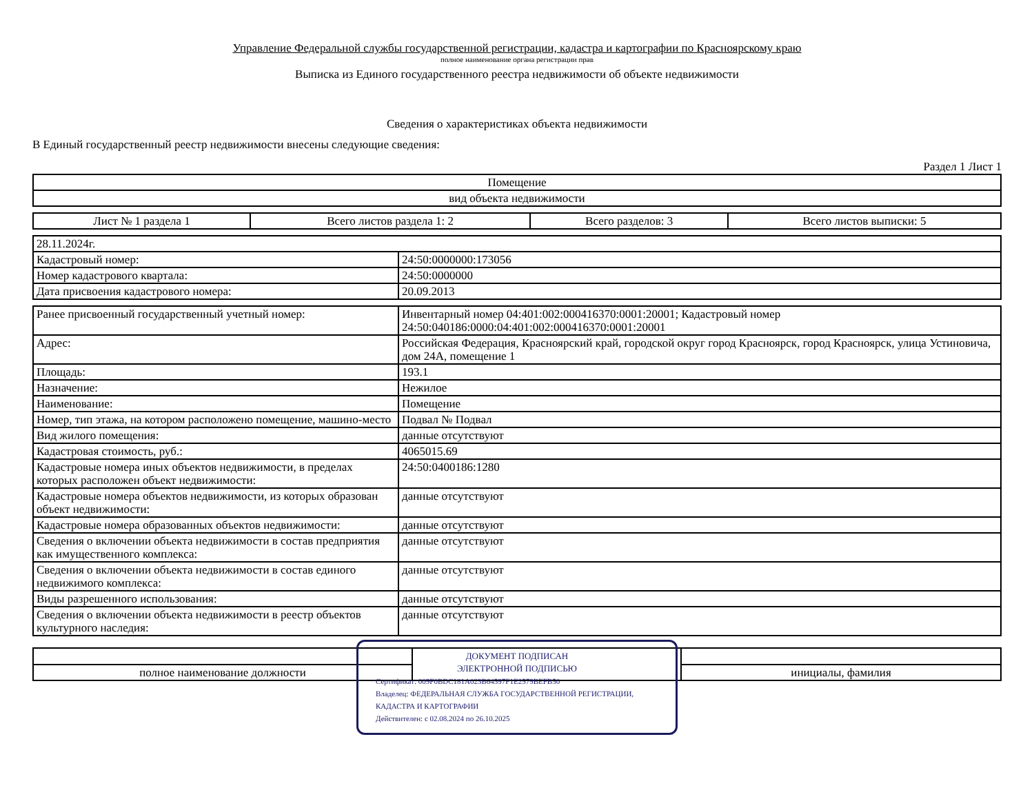Управление Федеральной службы государственной регистрации, кадастра и картографии по Красноярскому краю
полное наименование органа регистрации прав
Выписка из Единого государственного реестра недвижимости об объекте недвижимости
Сведения о характеристиках объекта недвижимости
В Единый государственный реестр недвижимости внесены следующие сведения:
Раздел 1 Лист 1
| Помещение |
| вид объекта недвижимости |
| Лист № 1 раздела 1 | Всего листов раздела 1: 2 | Всего разделов: 3 | Всего листов выписки: 5 |
| 28.11.2024г. | |
| Кадастровый номер: | 24:50:0000000:173056 |
| Номер кадастрового квартала: | 24:50:0000000 |
| Дата присвоения кадастрового номера: | 20.09.2013 |
| Ранее присвоенный государственный учетный номер: | Инвентарный номер 04:401:002:000416370:0001:20001; Кадастровый номер 24:50:040186:0000:04:401:002:000416370:0001:20001 |
| Адрес: | Российская Федерация, Красноярский край, городской округ город Красноярск, город Красноярск, улица Устиновича, дом 24А, помещение 1 |
| Площадь: | 193.1 |
| Назначение: | Нежилое |
| Наименование: | Помещение |
| Номер, тип этажа, на котором расположено помещение, машино-место | Подвал № Подвал |
| Вид жилого помещения: | данные отсутствуют |
| Кадастровая стоимость, руб.: | 4065015.69 |
| Кадастровые номера иных объектов недвижимости, в пределах которых расположен объект недвижимости: | 24:50:0400186:1280 |
| Кадастровые номера объектов недвижимости, из которых образован объект недвижимости: | данные отсутствуют |
| Кадастровые номера образованных объектов недвижимости: | данные отсутствуют |
| Сведения о включении объекта недвижимости в состав предприятия как имущественного комплекса: | данные отсутствуют |
| Сведения о включении объекта недвижимости в состав единого недвижимого комплекса: | данные отсутствуют |
| Виды разрешенного использования: | данные отсутствуют |
| Сведения о включении объекта недвижимости в реестр объектов культурного наследия: | данные отсутствуют |
| полное наименование должности | | инициалы, фамилия |
ДОКУМЕНТ ПОДПИСАН
ЭЛЕКТРОННОЙ ПОДПИСЬЮ
Сертификат: 009F0BDC181A023B64597F1E2579BEFB50
Владелец: ФЕДЕРАЛЬНАЯ СЛУЖБА ГОСУДАРСТВЕННОЙ РЕГИСТРАЦИИ, КАДАСТРА И КАРТОГРАФИИ
Действителен: с 02.08.2024 по 26.10.2025